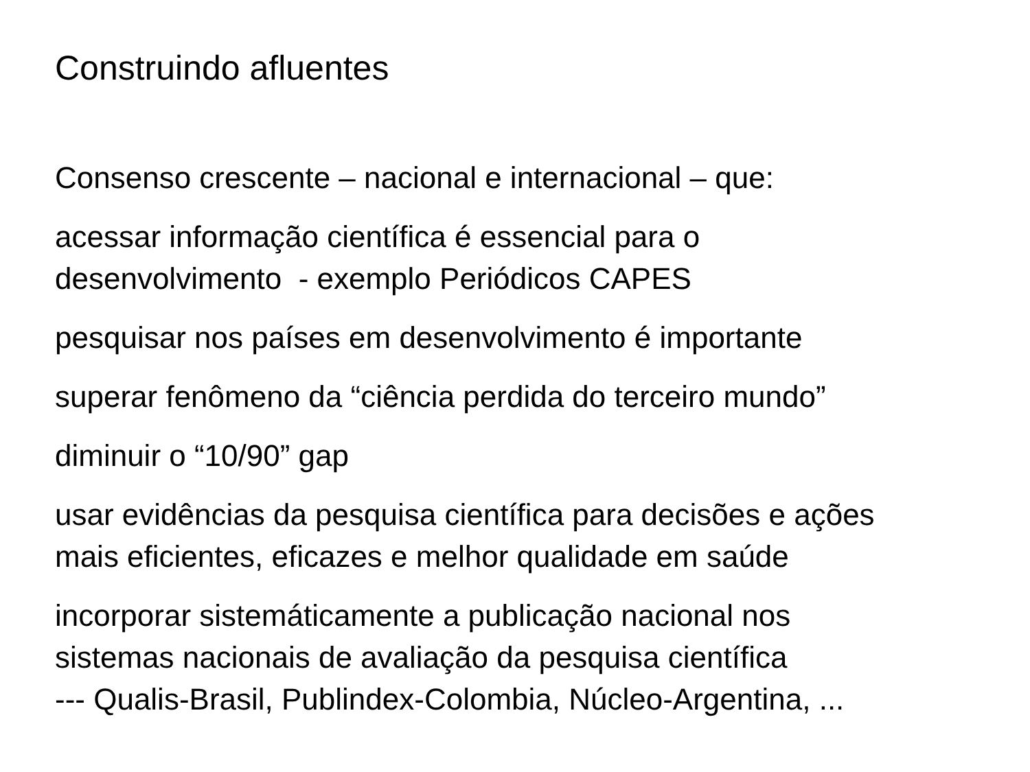Construindo afluentes
Consenso crescente – nacional e internacional – que:
acessar informação científica é essencial para o
desenvolvimento - exemplo Periódicos CAPES
pesquisar nos países em desenvolvimento é importante
superar fenômeno da “ciência perdida do terceiro mundo”
diminuir o “10/90” gap
usar evidências da pesquisa científica para decisões e ações
mais eficientes, eficazes e melhor qualidade em saúde
incorporar sistemáticamente a publicação nacional nos
sistemas nacionais de avaliação da pesquisa científica
--- Qualis-Brasil, Publindex-Colombia, Núcleo-Argentina, ...